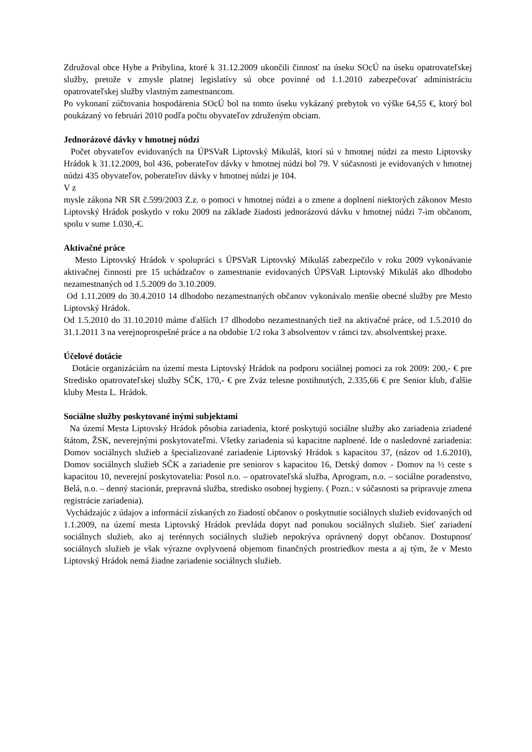Združoval obce Hybe a Pribylina, ktoré k 31.12.2009 ukončili činnosť na úseku SOcÚ na úseku opatrovateľskej služby, pretože v zmysle platnej legislatívy sú obce povinné od 1.1.2010 zabezpečovať administráciu opatrovateľskej služby vlastným zamestnancom.
Po vykonaní zúčtovania hospodárenia SOcÚ bol na tomto úseku vykázaný prebytok vo výške 64,55 €, ktorý bol poukázaný vo februári 2010 podľa počtu obyvateľov združeným obciam.
Jednorázové dávky v hmotnej núdzi
Počet obyvateľov evidovaných na ÚPSVaR Liptovský Mikuláš, ktorí sú v hmotnej núdzi za mesto Liptovsky Hrádok k 31.12.2009, bol 436, poberateľov dávky v hmotnej núdzi bol 79. V súčasnosti je evidovaných v hmotnej núdzi 435 obyvateľov, poberateľov dávky v hmotnej núdzi je 104.
V z
mysle zákona NR SR č.599/2003 Z.z. o pomoci v hmotnej núdzi a o zmene a doplnení niektorých zákonov Mesto Liptovský Hrádok poskytlo v roku 2009 na základe žiadosti jednorázovú dávku v hmotnej núdzi 7-im občanom, spolu v sume 1.030,-€.
Aktivačné práce
Mesto Liptovský Hrádok v spolupráci s ÚPSVaR Liptovský Mikuláš zabezpečilo v roku 2009 vykonávanie aktivačnej činnosti pre 15 uchádzačov o zamestnanie evidovaných ÚPSVaR Liptovský Mikuláš ako dlhodobo nezamestnaných od 1.5.2009 do 3.10.2009.
Od 1.11.2009 do 30.4.2010 14 dlhodobo nezamestnaných občanov vykonávalo menšie obecné služby pre Mesto Liptovský Hrádok.
Od 1.5.2010 do 31.10.2010 máme ďalších 17 dlhodobo nezamestnaných tiež na aktivačné práce, od 1.5.2010 do 31.1.2011 3 na verejnoprospešné práce a na obdobie 1/2 roka 3 absolventov v rámci tzv. absolventskej praxe.
Účelové dotácie
Dotácie organizáciám na území mesta Liptovský Hrádok na podporu sociálnej pomoci za rok 2009: 200,- € pre Stredisko opatrovateľskej služby SČK, 170,- € pre Zväz telesne postihnutých, 2.335,66 € pre Senior klub, ďalšie kluby Mesta L. Hrádok.
Sociálne služby poskytované inými subjektami
Na území Mesta Liptovský Hrádok pôsobia zariadenia, ktoré poskytujú sociálne služby ako zariadenia zriadené štátom, ŽSK, neverejnými poskytovateľmi. Všetky zariadenia sú kapacitne naplnené. Ide o nasledovné zariadenia: Domov sociálnych služieb a špecializované zariadenie Liptovský Hrádok s kapacitou 37, (názov od 1.6.2010), Domov sociálnych služieb SČK a zariadenie pre seniorov s kapacitou 16, Detský domov - Domov na ½ ceste s kapacitou 10, neverejní poskytovatelia: Posol n.o. – opatrovateľská služba, Aprogram, n.o. – sociálne poradenstvo, Belá, n.o. – denný stacionár, prepravná služba, stredisko osobnej hygieny. ( Pozn.: v súčasnosti sa pripravuje zmena registrácie zariadenia).
Vychádzajúc z údajov a informácií získaných zo žiadostí občanov o poskytnutie sociálnych služieb evidovaných od 1.1.2009, na území mesta Liptovský Hrádok prevláda dopyt nad ponukou sociálnych služieb. Sieť zariadení sociálnych služieb, ako aj terénnych sociálnych služieb nepokrýva oprávnený dopyt občanov. Dostupnosť sociálnych služieb je však výrazne ovplyvnená objemom finančných prostriedkov mesta a aj tým, že v Mesto Liptovský Hrádok nemá žiadne zariadenie sociálnych služieb.